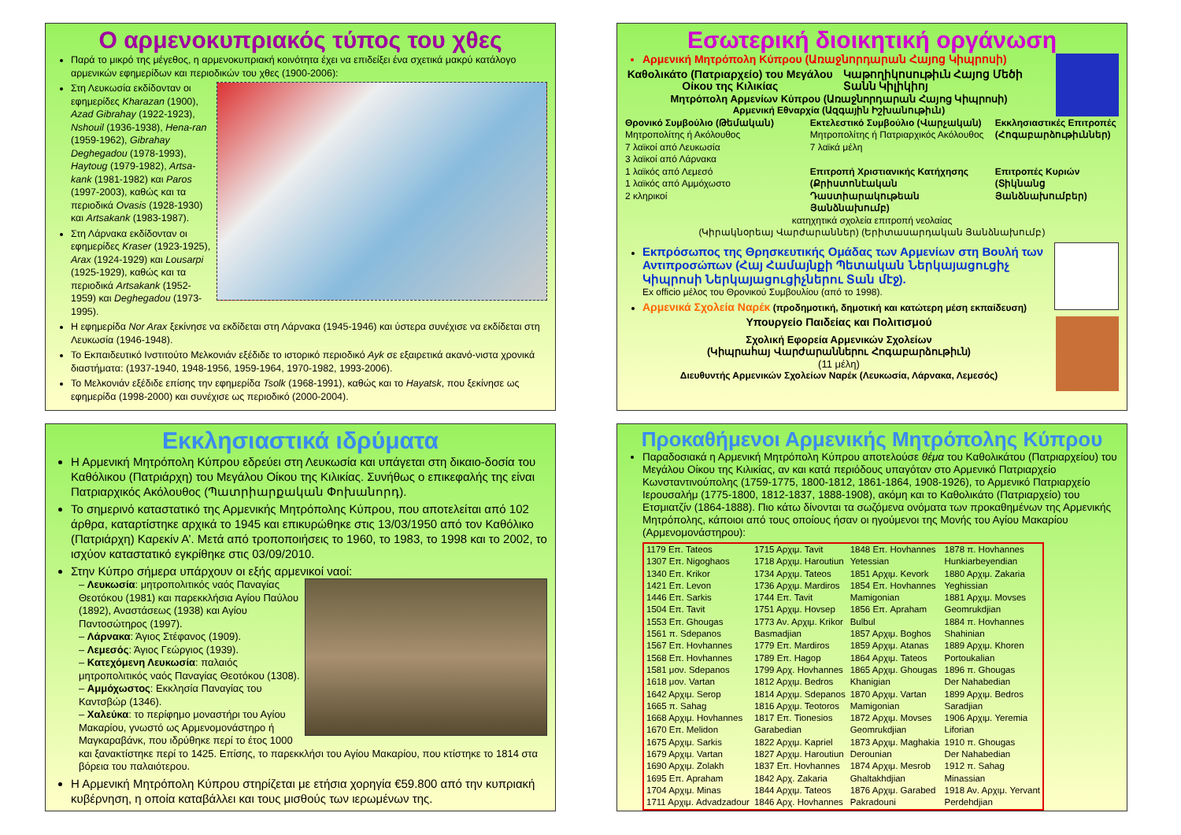Ο αρμενοκυπριακός τύπος του χθες
Παρά το μικρό της μέγεθος, η αρμενοκυπριακή κοινότητα έχει να επιδείξει ένα σχετικά μακρύ κατάλογο αρμενικών εφημερίδων και περιοδικών του χθες (1900-2006):
Στη Λευκωσία εκδίδονταν οι εφημερίδες Kharazan (1900), Azad Gibrahay (1922-1923), Nshouil (1936-1938), Hena-ran (1959-1962), Gibrahay Deghegadou (1978-1993), Haytoug (1979-1982), Artsa-kank (1981-1982) και Paros (1997-2003), καθώς και τα περιοδικά Ovasis (1928-1930) και Artsakank (1983-1987).
Στη Λάρνακα εκδίδονταν οι εφημερίδες Kraser (1923-1925), Arax (1924-1929) και Lousarpi (1925-1929), καθώς και τα περιοδικά Artsakank (1952-1959) και Deghegadou (1973-1995).
Η εφημερίδα Nor Arax ξεκίνησε να εκδίδεται στη Λάρνακα (1945-1946) και ύστερα συνέχισε να εκδίδεται στη Λευκωσία (1946-1948).
Το Εκπαιδευτικό Ινστιτούτο Μελκονιάν εξέδιδε το ιστορικό περιοδικό Ayk σε εξαιρετικά ακανό-νιστα χρονικά διαστήματα: (1937-1940, 1948-1956, 1959-1964, 1970-1982, 1993-2006).
Το Μελκονιάν εξέδιδε επίσης την εφημερίδα Tsolk (1968-1991), καθώς και το Hayatsk, που ξεκίνησε ως εφημερίδα (1998-2000) και συνέχισε ως περιοδικό (2000-2004).
Εσωτερική διοικητική οργάνωση
Αρμενική Μητρόπολη Κύπρου (Առաջնորդարան Հայոց Կիպրոսի)
Καθολικάτο (Πατριαρχείο) του Μεγάλου Οίκου της Κιλικίας
Կաթողիկոսութիւն Հայոց Մեծի Տանն Կիլիկիոյ
Μητρόπολη Αρμενίων Κύπρου (Առաջնորդարան Հայոց Կիպրոսի)
Αρμενική Εθναρχία (Ազգային Իշխանութիւն)
Θρονικό Συμβούλιο (Թեմական)
Μητροπολίτης ή Ακόλουθος
7 λαϊκοί από Λευκωσία
3 λαϊκοί από Λάρνακα
1 λαϊκός από Λεμεσό
1 λαϊκός από Αμμόχωστο
2 κληρικοί
Εκτελεστικό Συμβούλιο (Վարչական)
Μητροπολίτης ή Πατριαρχικός Ακόλουθος
7 λαϊκά μέλη
Επιτροπή Χριστιανικής Κατήχησης (Քրիստոնէական Դաստիարակութեան Յանձնախումբ)
Εκκλησιαστικές Επιτροπές (Հոգաբարձութիւններ)
Επιτροπές Κυριών (Տիկնանց Յանձնախումբեր)
κατηχητικά σχολεία επιτροπή νεολαίας
(Կիրակնօրեայ Վարժարաններ) (Երիտասարդական Յանձնախումբ)
Εκπρόσωπος της Θρησκευτικής Ομάδας των Αρμενίων στη Βουλή των Αντιπροσώπων (Հայ Համայնքի Պետական Ներկայացուցիչ Կիպրոսի Ներկայացուցիչներու Տան մէջ).
Ex officio μέλος του Θρονικού Συμβουλίου (από το 1998).
Αρμενικά Σχολεία Ναρέκ (προδημοτική, δημοτική και κατώτερη μέση εκπαίδευση)
Υπουργείο Παιδείας και Πολιτισμού
Σχολική Εφορεία Αρμενικών Σχολείων
(Կիպրահայ Վարժարաններու Հոգաբարձութիւն)
(11 μέλη)
Διευθυντής Αρμενικών Σχολείων Ναρέκ (Λευκωσία, Λάρνακα, Λεμεσός)
Εκκλησιαστικά ιδρύματα
Η Αρμενική Μητρόπολη Κύπρου εδρεύει στη Λευκωσία και υπάγεται στη δικαιο-δοσία του Καθόλικου (Πατριάρχη) του Μεγάλου Οίκου της Κιλικίας. Συνήθως ο επικεφαλής της είναι Πατριαρχικός Ακόλουθος (Պատրիարքական Փոխանորդ).
Το σημερινό καταστατικό της Αρμενικής Μητρόπολης Κύπρου, που αποτελείται από 102 άρθρα, καταρτίστηκε αρχικά το 1945 και επικυρώθηκε στις 13/03/1950 από τον Καθόλικο (Πατριάρχη) Καρεκίν Α’. Μετά από τροποποιήσεις το 1960, το 1983, το 1998 και το 2002, το ισχύον καταστατικό εγκρίθηκε στις 03/09/2010.
Στην Κύπρο σήμερα υπάρχουν οι εξής αρμενικοί ναοί:
– Λευκωσία: μητροπολιτικός ναός Παναγίας Θεοτόκου (1981) και παρεκκλήσια Αγίου Παύλου (1892), Αναστάσεως (1938) και Αγίου Παντοσώτηρος (1997).
– Λάρνακα: Άγιος Στέφανος (1909).
– Λεμεσός: Άγιος Γεώργιος (1939).
– Κατεχόμενη Λευκωσία: παλαιός μητροπολιτικός ναός Παναγίας Θεοτόκου (1308).
– Αμμόχωστος: Εκκλησία Παναγίας του Καντσβώρ (1346).
– Χαλεύκα: το περίφημο μοναστήρι του Αγίου Μακαρίου, γνωστό ως Αρμενομονάστηρο ή Μαγκαραβάνκ, που ιδρύθηκε περί το έτος 1000 και ξανακτίστηκε περί το 1425. Επίσης, το παρεκκλήσι του Αγίου Μακαρίου, που κτίστηκε το 1814 στα βόρεια του παλαιότερου.
Η Αρμενική Μητρόπολη Κύπρου στηρίζεται με ετήσια χορηγία €59.800 από την κυπριακή κυβέρνηση, η οποία καταβάλλει και τους μισθούς των ιερωμένων της.
Προκαθήμενοι Αρμενικής Μητρόπολης Κύπρου
Παραδοσιακά η Αρμενική Μητρόπολη Κύπρου αποτελούσε θέμα του Καθολικάτου (Πατριαρχείου) του Μεγάλου Οίκου της Κιλικίας, αν και κατά περιόδους υπαγόταν στο Αρμενικό Πατριαρχείο Κωνσταντινούπολης (1759-1775, 1800-1812, 1861-1864, 1908-1926), το Αρμενικό Πατριαρχείο Ιερουσαλήμ (1775-1800, 1812-1837, 1888-1908), ακόμη και το Καθολικάτο (Πατριαρχείο) του Ετσμιατζίν (1864-1888). Πιο κάτω δίνονται τα σωζόμενα ονόματα των προκαθημένων της Αρμενικής Μητρόπολης, κάποιοι από τους οποίους ήσαν οι ηγούμενοι της Μονής του Αγίου Μακαρίου (Αρμενομονάστηρου):
| 1179 Επ. Tateos | 1715 Αρχιμ. Tavit | 1848 Επ. Hovhannes | 1878 π. Hovhannes |
| 1307 Επ. Nigoghaos | 1718 Αρχιμ. Haroutiun | Yetessian | Hunkiarbeyendian |
| 1340 Επ. Krikor | 1734 Αρχιμ. Tateos | 1851 Αρχιμ. Kevork | 1880 Αρχιμ. Zakaria |
| 1421 Επ. Levon | 1736 Αρχιμ. Mardiros | 1854 Επ. Hovhannes | Yeghissian |
| 1446 Επ. Sarkis | 1744 Επ. Tavit | Mamigonian | 1881 Αρχιμ. Movses |
| 1504 Επ. Tavit | 1751 Αρχιμ. Hovsep | 1856 Επ. Apraham | Geomrukdjian |
| 1553 Επ. Ghougas | 1773 Αν. Αρχιμ. Krikor | Bulbul | 1884 π. Hovhannes |
| 1561 π. Sdepanos | Basmadjian | 1857 Αρχιμ. Boghos | Shahinian |
| 1567 Επ. Hovhannes | 1779 Επ. Mardiros | 1859 Αρχιμ. Atanas | 1889 Αρχιμ. Khoren |
| 1568 Επ. Hovhannes | 1789 Επ. Hagop | 1864 Αρχιμ. Tateos | Portoukalian |
| 1581 μον. Sdepanos | 1799 Αρχ. Hovhannes | 1865 Αρχιμ. Ghougas | 1896 π. Ghougas |
| 1618 μον. Vartan | 1812 Αρχιμ. Bedros | Khanigian | Der Nahabedian |
| 1642 Αρχιμ. Serop | 1814 Αρχιμ. Sdepanos | 1870 Αρχιμ. Vartan | 1899 Αρχιμ. Bedros |
| 1665 π. Sahag | 1816 Αρχιμ. Teotoros | Mamigonian | Saradjian |
| 1668 Αρχιμ. Hovhannes | 1817 Επ. Tionesios | 1872 Αρχιμ. Movses | 1906 Αρχιμ. Yeremia |
| 1670 Επ. Melidon | Garabedian | Geomrukdjian | Liforian |
| 1675 Αρχιμ. Sarkis | 1822 Αρχιμ. Kapriel | 1873 Αρχιμ. Maghakia | 1910 π. Ghougas |
| 1679 Αρχιμ. Vartan | 1827 Αρχιμ. Haroutiun | Derounian | Der Nahabedian |
| 1690 Αρχιμ. Zolakh | 1837 Επ. Hovhannes | 1874 Αρχιμ. Mesrob | 1912 π. Sahag |
| 1695 Επ. Apraham | 1842 Αρχ. Zakaria | Ghaltakhdjian | Minassian |
| 1704 Αρχιμ. Minas | 1844 Αρχιμ. Tateos | 1876 Αρχιμ. Garabed | 1918 Αν. Αρχιμ. Yervant |
| 1711 Αρχιμ. Advadzadour | 1846 Αρχ. Hovhannes | Pakradouni | Perdehdjian |